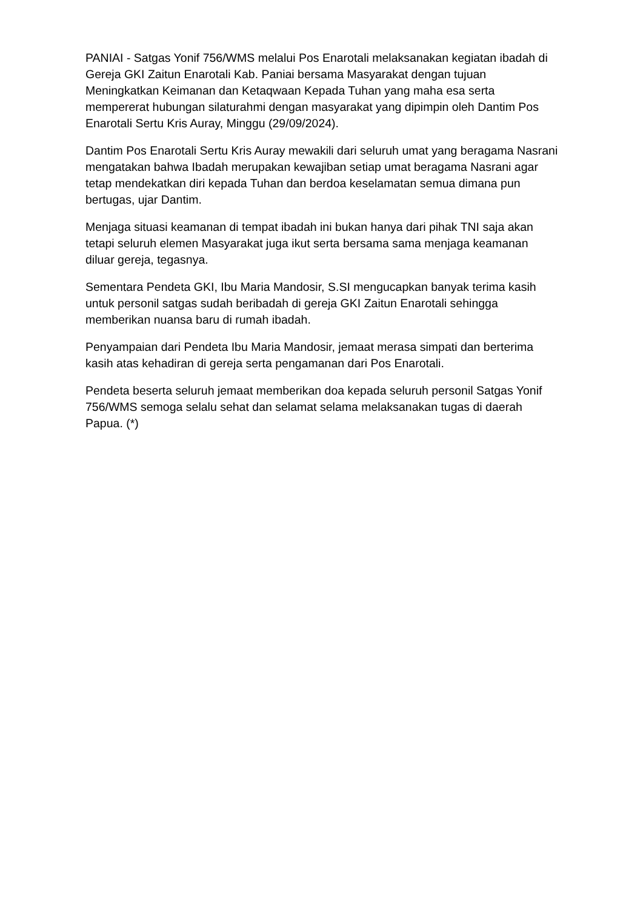PANIAI - Satgas Yonif 756/WMS melalui Pos Enarotali melaksanakan kegiatan ibadah di Gereja GKI Zaitun Enarotali Kab. Paniai bersama Masyarakat dengan tujuan Meningkatkan Keimanan dan Ketaqwaan Kepada Tuhan yang maha esa serta mempererat hubungan silaturahmi dengan masyarakat yang dipimpin oleh Dantim Pos Enarotali Sertu Kris Auray, Minggu (29/09/2024).
Dantim Pos Enarotali Sertu Kris Auray mewakili dari seluruh umat yang beragama Nasrani mengatakan bahwa Ibadah merupakan kewajiban setiap umat beragama Nasrani agar tetap mendekatkan diri kepada Tuhan dan berdoa keselamatan semua dimana pun bertugas, ujar Dantim.
Menjaga situasi keamanan di tempat ibadah ini bukan hanya dari pihak TNI saja akan tetapi seluruh elemen Masyarakat juga ikut serta bersama sama menjaga keamanan diluar gereja, tegasnya.
Sementara Pendeta GKI, Ibu Maria Mandosir, S.SI mengucapkan banyak terima kasih untuk personil satgas sudah beribadah di gereja GKI Zaitun Enarotali sehingga memberikan nuansa baru di rumah ibadah.
Penyampaian dari Pendeta Ibu Maria Mandosir, jemaat merasa simpati dan berterima kasih atas kehadiran di gereja serta pengamanan dari Pos Enarotali.
Pendeta beserta seluruh jemaat memberikan doa kepada seluruh personil Satgas Yonif 756/WMS semoga selalu sehat dan selamat selama melaksanakan tugas di daerah Papua. (*)